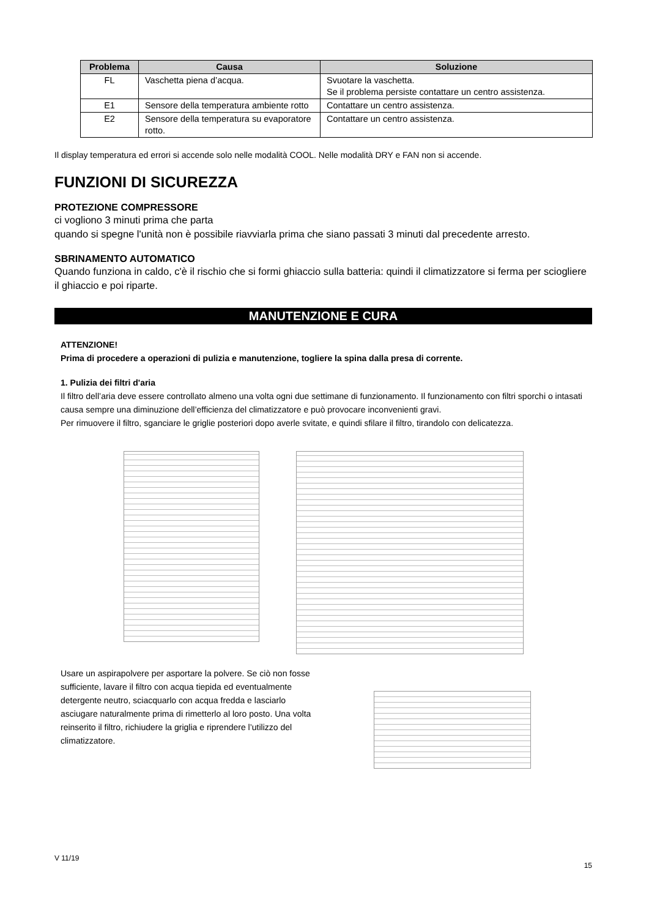| Problema | Causa | Soluzione |
| --- | --- | --- |
| FL | Vaschetta piena d’acqua. | Svuotare la vaschetta. Se il problema persiste contattare un centro assistenza. |
| E1 | Sensore della temperatura ambiente rotto | Contattare un centro assistenza. |
| E2 | Sensore della temperatura su evaporatore rotto. | Contattare un centro assistenza. |
Il display temperatura ed errori si accende solo nelle modalità COOL. Nelle modalità DRY e FAN non si accende.
FUNZIONI DI SICUREZZA
PROTEZIONE COMPRESSORE
ci vogliono 3 minuti prima che parta
quando si spegne l'unità non è possibile riavviarla prima che siano passati 3 minuti dal precedente arresto.
SBRINAMENTO AUTOMATICO
Quando funziona in caldo, c'è il rischio che si formi ghiaccio sulla batteria: quindi il climatizzatore si ferma per sciogliere il ghiaccio e poi riparte.
MANUTENZIONE E CURA
ATTENZIONE!
Prima di procedere a operazioni di pulizia e manutenzione, togliere la spina dalla presa di corrente.
1. Pulizia dei filtri d'aria
Il filtro dell’aria deve essere controllato almeno una volta ogni due settimane di funzionamento. Il funzionamento con filtri sporchi o intasati causa sempre una diminuzione dell’efficienza del climatizzatore e può provocare inconvenienti gravi.
Per rimuovere il filtro, sganciare le griglie posteriori dopo averle svitate, e quindi sfilare il filtro, tirandolo con delicatezza.
Usare un aspirapolvere per asportare la polvere. Se ciò non fosse sufficiente, lavare il filtro con acqua tiepida ed eventualmente detergente neutro, sciacquarlo con acqua fredda e lasciarlo asciugare naturalmente prima di rimetterlo al loro posto. Una volta reinserito il filtro, richiudere la griglia e riprendere l’utilizzo del climatizzatore.
V 11/19 15